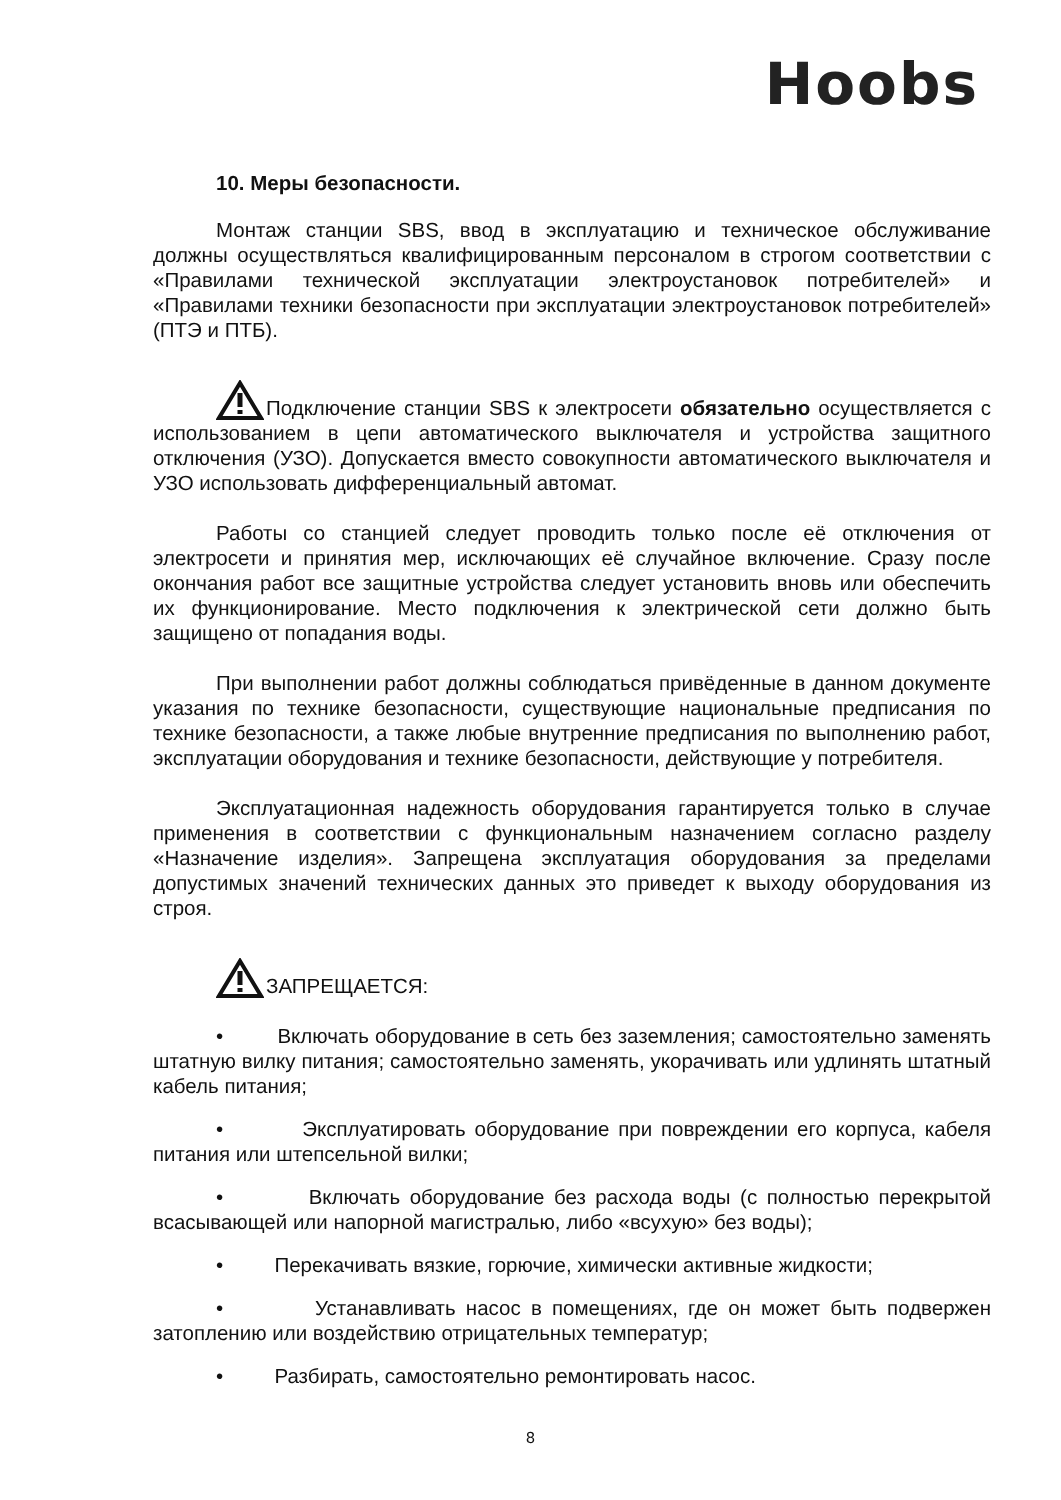Hoobs
10. Меры безопасности.
Монтаж станции SBS, ввод в эксплуатацию и техническое обслуживание должны осуществляться квалифицированным персоналом в строгом соответствии с «Правилами технической эксплуатации электроустановок потребителей» и «Правилами техники безопасности при эксплуатации электроустановок потребителей» (ПТЭ и ПТБ).
Подключение станции SBS к электросети обязательно осуществляется с использованием в цепи автоматического выключателя и устройства защитного отключения (УЗО). Допускается вместо совокупности автоматического выключателя и УЗО использовать дифференциальный автомат.
Работы со станцией следует проводить только после её отключения от электросети и принятия мер, исключающих её случайное включение. Сразу после окончания работ все защитные устройства следует установить вновь или обеспечить их функционирование. Место подключения к электрической сети должно быть защищено от попадания воды.
При выполнении работ должны соблюдаться привёденные в данном документе указания по технике безопасности, существующие национальные предписания по технике безопасности, а также любые внутренние предписания по выполнению работ, эксплуатации оборудования и технике безопасности, действующие у потребителя.
Эксплуатационная надежность оборудования гарантируется только в случае применения в соответствии с функциональным назначением согласно разделу «Назначение изделия». Запрещена эксплуатация оборудования за пределами допустимых значений технических данных это приведет к выходу оборудования из строя.
ЗАПРЕЩАЕТСЯ:
• Включать оборудование в сеть без заземления; самостоятельно заменять штатную вилку питания; самостоятельно заменять, укорачивать или удлинять штатный кабель питания;
• Эксплуатировать оборудование при повреждении его корпуса, кабеля питания или штепсельной вилки;
• Включать оборудование без расхода воды (с полностью перекрытой всасывающей или напорной магистралью, либо «всухую» без воды);
• Перекачивать вязкие, горючие, химически активные жидкости;
• Устанавливать насос в помещениях, где он может быть подвержен затоплению или воздействию отрицательных температур;
• Разбирать, самостоятельно ремонтировать насос.
8